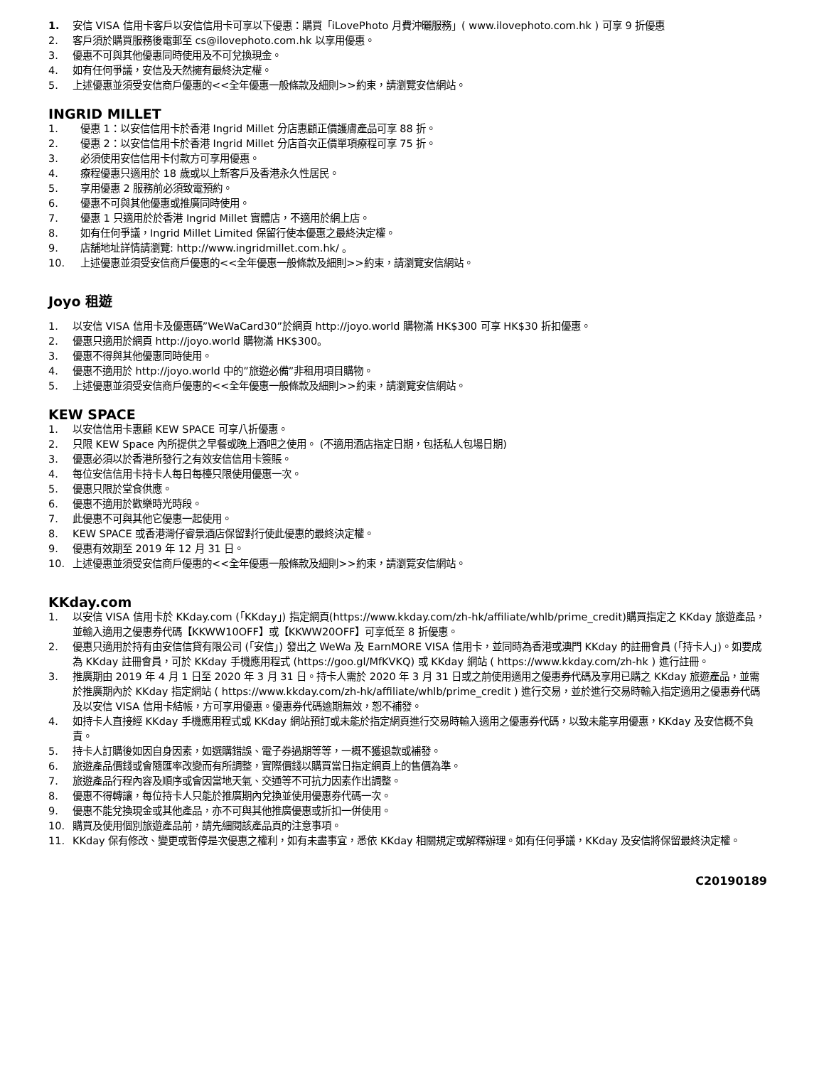1. 安信 VISA 信用卡客戶以安信信用卡可享以下優惠：購買「iLovePhoto 月費沖曬服務」( www.ilovephoto.com.hk ) 可享 9 折優惠
2. 客戶須於購買服務後電郵至 cs@ilovephoto.com.hk 以享用優惠。
3. 優惠不可與其他優惠同時使用及不可兌換現金。
4. 如有任何爭議，安信及天然擁有最終決定權。
5. 上述優惠並須受安信商戶優惠的<<全年優惠一般條款及細則>>約束，請瀏覽安信網站。
INGRID MILLET
1. 優惠 1：以安信信用卡於香港 Ingrid Millet 分店惠顧正價護膚產品可享 88 折。
2. 優惠 2：以安信信用卡於香港 Ingrid Millet 分店首次正價單項療程可享 75 折。
3. 必須使用安信信用卡付款方可享用優惠。
4. 療程優惠只適用於 18 歲或以上新客戶及香港永久性居民。
5. 享用優惠 2 服務前必須致電預約。
6. 優惠不可與其他優惠或推廣同時使用。
7. 優惠 1 只適用於於香港 Ingrid Millet 實體店，不適用於網上店。
8. 如有任何爭議，Ingrid Millet Limited 保留行使本優惠之最終決定權。
9. 店舖地址詳情請瀏覽: http://www.ingridmillet.com.hk/ 。
10. 上述優惠並須受安信商戶優惠的<<全年優惠一般條款及細則>>約束，請瀏覽安信網站。
Joyo 租遊
1. 以安信 VISA 信用卡及優惠碼”WeWaCard30”於網頁 http://joyo.world 購物滿 HK$300 可享 HK$30 折扣優惠。
2. 優惠只適用於網頁 http://joyo.world 購物滿 HK$300。
3. 優惠不得與其他優惠同時使用。
4. 優惠不適用於 http://joyo.world 中的”旅遊必備”非租用項目購物。
5. 上述優惠並須受安信商戶優惠的<<全年優惠一般條款及細則>>約束，請瀏覽安信網站。
KEW SPACE
1. 以安信信用卡惠顧 KEW SPACE 可享八折優惠。
2. 只限 KEW Space 內所提供之早餐或晚上酒吧之使用。 (不適用酒店指定日期，包括私人包場日期)
3. 優惠必須以於香港所發行之有效安信信用卡簽賬。
4. 每位安信信用卡持卡人每日每檯只限使用優惠一次。
5. 優惠只限於堂食供應。
6. 優惠不適用於歡樂時光時段。
7. 此優惠不可與其他它優惠一起使用。
8. KEW SPACE 或香港灣仔睿景酒店保留對行使此優惠的最終決定權。
9. 優惠有效期至 2019 年 12 月 31 日。
10. 上述優惠並須受安信商戶優惠的<<全年優惠一般條款及細則>>約束，請瀏覽安信網站。
KKday.com
1. 以安信 VISA 信用卡於 KKday.com (「KKday」) 指定網頁(https://www.kkday.com/zh-hk/affiliate/whlb/prime_credit)購買指定之 KKday 旅遊產品，並輸入適用之優惠券代碼【KKWW10OFF】或【KKWW20OFF】可享低至 8 折優惠。
2. 優惠只適用於持有由安信信貸有限公司 (「安信」) 發出之 WeWa 及 EarnMORE VISA 信用卡，並同時為香港或澳門 KKday 的註冊會員 (「持卡人」)。如要成為 KKday 註冊會員，可於 KKday 手機應用程式 (https://goo.gl/MfKVKQ) 或 KKday 網站 ( https://www.kkday.com/zh-hk ) 進行註冊。
3. 推廣期由 2019 年 4 月 1 日至 2020 年 3 月 31 日。持卡人需於 2020 年 3 月 31 日或之前使用適用之優惠券代碼及享用已購之 KKday 旅遊產品，並需於推廣期內於 KKday 指定網站 ( https://www.kkday.com/zh-hk/affiliate/whlb/prime_credit ) 進行交易，並於進行交易時輸入指定適用之優惠券代碼及以安信 VISA 信用卡結帳，方可享用優惠。優惠券代碼逾期無效，恕不補發。
4. 如持卡人直接經 KKday 手機應用程式或 KKday 網站預訂或未能於指定網頁進行交易時輸入適用之優惠券代碼，以致未能享用優惠，KKday 及安信概不負責。
5. 持卡人訂購後如因自身因素，如選購錯誤、電子券過期等等，一概不獲退款或補發。
6. 旅遊產品價錢或會隨匯率改變而有所調整，實際價錢以購買當日指定網頁上的售價為準。
7. 旅遊產品行程內容及順序或會因當地天氣、交通等不可抗力因素作出調整。
8. 優惠不得轉讓，每位持卡人只能於推廣期內兌換並使用優惠券代碼一次。
9. 優惠不能兌換現金或其他產品，亦不可與其他推廣優惠或折扣一併使用。
10. 購買及使用個別旅遊產品前，請先細閱該產品頁的注意事項。
11. KKday 保有修改、變更或暫停是次優惠之權利，如有未盡事宜，悉依 KKday 相關規定或解釋辦理。如有任何爭議，KKday 及安信將保留最終決定權。
C20190189